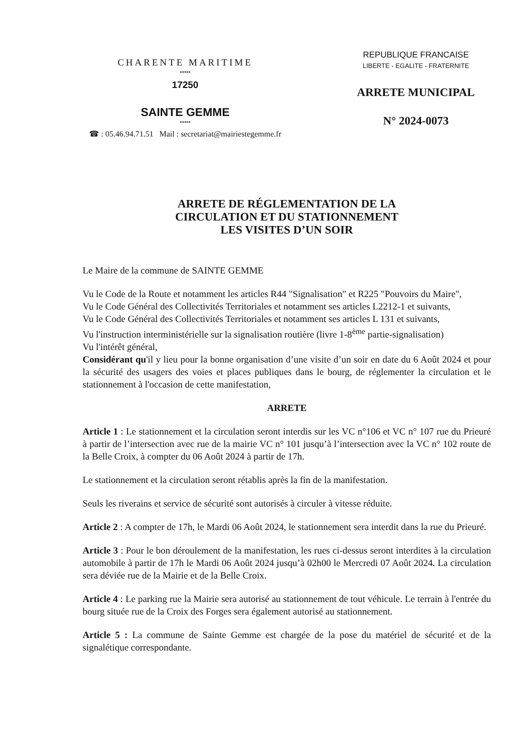CHARENTE MARITIME
•••••
17250
SAINTE GEMME
•••••
☎ : 05.46.94.71.51 Mail : secretariat@mairiestegemme.fr
REPUBLIQUE FRANCAISE
LIBERTE - EGALITE - FRATERNITE
ARRETE MUNICIPAL
N° 2024-0073
ARRETE DE RÉGLEMENTATION DE LA
CIRCULATION ET DU STATIONNEMENT
LES VISITES D’UN SOIR
Le Maire de la commune de SAINTE GEMME
Vu le Code de la Route et notamment les articles R44 "Signalisation" et R225 "Pouvoirs du Maire",
Vu le Code Général des Collectivités Territoriales et notamment ses articles L2212-1 et suivants,
Vu le Code Général des Collectivités Territoriales et notamment ses articles L 131 et suivants,
Vu l'instruction interministérielle sur la signalisation routière (livre 1-8<sup>ème</sup> partie-signalisation)
Vu l'intérêt général,
Considérant qu'il y lieu pour la bonne organisation d’une visite d’un soir en date du 6 Août 2024 et pour la sécurité des usagers des voies et places publiques dans le bourg, de réglementer la circulation et le stationnement à l'occasion de cette manifestation,
ARRETE
Article 1 : Le stationnement et la circulation seront interdis sur les VC n°106 et VC n° 107 rue du Prieuré à partir de l’intersection avec rue de la mairie VC n° 101 jusqu’à l’intersection avec la VC n° 102 route de la Belle Croix, à compter du 06 Août 2024 à partir de 17h.
Le stationnement et la circulation seront rétablis après la fin de la manifestation.
Seuls les riverains et service de sécurité sont autorisés à circuler à vitesse réduite.
Article 2 : A compter de 17h, le Mardi 06 Août 2024, le stationnement sera interdit dans la rue du Prieuré.
Article 3 : Pour le bon déroulement de la manifestation, les rues ci-dessus seront interdites à la circulation automobile à partir de 17h le Mardi 06 Août 2024 jusqu’à 02h00 le Mercredi 07 Août 2024. La circulation sera déviée rue de la Mairie et de la Belle Croix.
Article 4 : Le parking rue la Mairie sera autorisé au stationnement de tout véhicule. Le terrain à l'entrée du bourg située rue de la Croix des Forges sera également autorisé au stationnement.
Article 5 : La commune de Sainte Gemme est chargée de la pose du matériel de sécurité et de la signalétique correspondante.